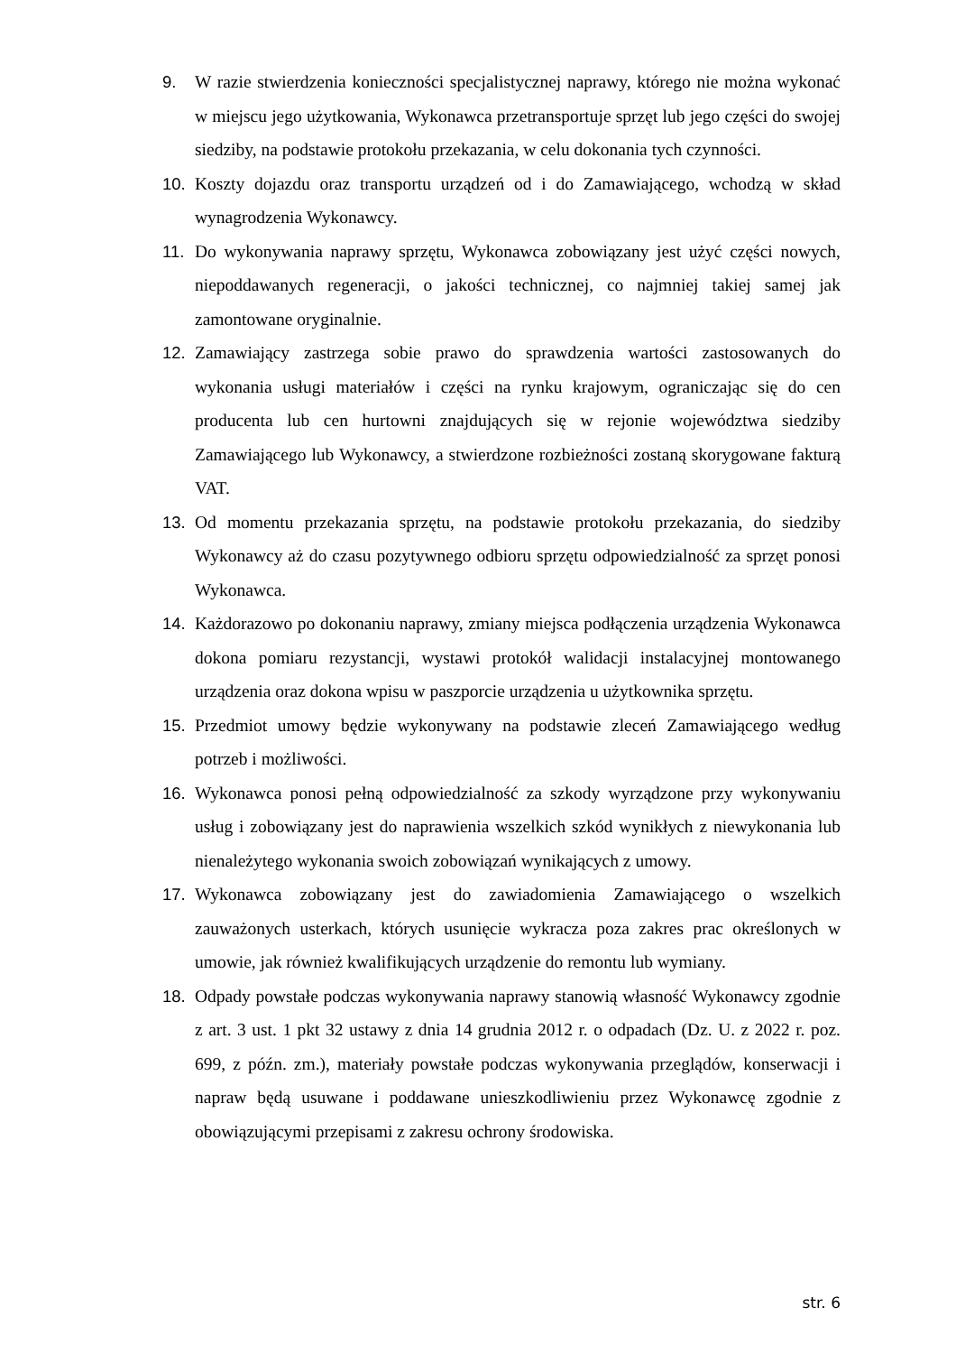9. W razie stwierdzenia konieczności specjalistycznej naprawy, którego nie można wykonać w miejscu jego użytkowania, Wykonawca przetransportuje sprzęt lub jego części do swojej siedziby, na podstawie protokołu przekazania, w celu dokonania tych czynności.
10. Koszty dojazdu oraz transportu urządzeń od i do Zamawiającego, wchodzą w skład wynagrodzenia Wykonawcy.
11. Do wykonywania naprawy sprzętu, Wykonawca zobowiązany jest użyć części nowych, niepoddawanych regeneracji, o jakości technicznej, co najmniej takiej samej jak zamontowane oryginalnie.
12. Zamawiający zastrzega sobie prawo do sprawdzenia wartości zastosowanych do wykonania usługi materiałów i części na rynku krajowym, ograniczając się do cen producenta lub cen hurtowni znajdujących się w rejonie województwa siedziby Zamawiającego lub Wykonawcy, a stwierdzone rozbieżności zostaną skorygowane fakturą VAT.
13. Od momentu przekazania sprzętu, na podstawie protokołu przekazania, do siedziby Wykonawcy aż do czasu pozytywnego odbioru sprzętu odpowiedzialność za sprzęt ponosi Wykonawca.
14. Każdorazowo po dokonaniu naprawy, zmiany miejsca podłączenia urządzenia Wykonawca dokona pomiaru rezystancji, wystawi protokół walidacji instalacyjnej montowanego urządzenia oraz dokona wpisu w paszporcie urządzenia u użytkownika sprzętu.
15. Przedmiot umowy będzie wykonywany na podstawie zleceń Zamawiającego według potrzeb i możliwości.
16. Wykonawca ponosi pełną odpowiedzialność za szkody wyrządzone przy wykonywaniu usług i zobowiązany jest do naprawienia wszelkich szkód wynikłych z niewykonania lub nienależytego wykonania swoich zobowiązań wynikających z umowy.
17. Wykonawca zobowiązany jest do zawiadomienia Zamawiającego o wszelkich zauważonych usterkach, których usunięcie wykracza poza zakres prac określonych w umowie, jak również kwalifikujących urządzenie do remontu lub wymiany.
18. Odpady powstałe podczas wykonywania naprawy stanowią własność Wykonawcy zgodnie z art. 3 ust. 1 pkt 32 ustawy z dnia 14 grudnia 2012 r. o odpadach (Dz. U. z 2022 r. poz. 699, z późn. zm.), materiały powstałe podczas wykonywania przeglądów, konserwacji i napraw będą usuwane i poddawane unieszkodliwieniu przez Wykonawcę zgodnie z obowiązującymi przepisami z zakresu ochrony środowiska.
str. 6